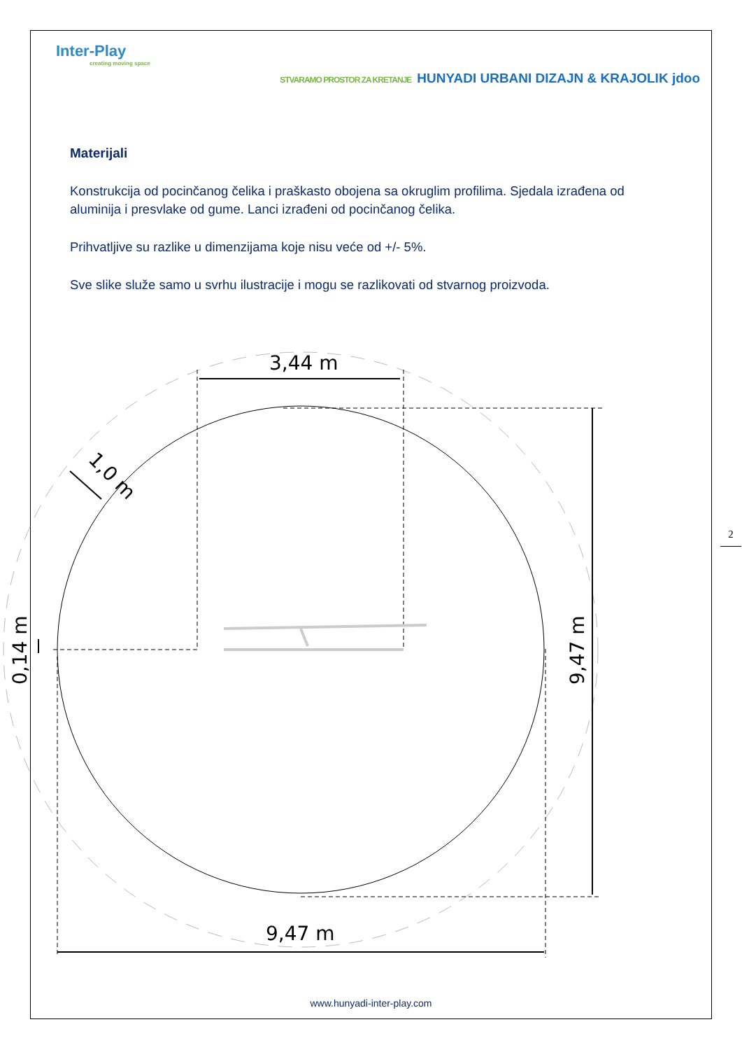Inter-Play
creating moving space
STVARAMO PROSTOR ZA KRETANJE HUNYADI URBANI DIZAJN & KRAJOLIK jdoo
Materijali
Konstrukcija od pocinčanog čelika i praškasto obojena sa okruglim profilima. Sjedala izrađena od aluminija i presvlake od gume. Lanci izrađeni od pocinčanog čelika.
Prihvatljive su razlike u dimenzijama koje nisu veće od +/- 5%.
Sve slike služe samo u svrhu ilustracije i mogu se razlikovati od stvarnog proizvoda.
3,44 m
9,47 m
9,47 m
0,14 m
1,0 m
2
www.hunyadi-inter-play.com